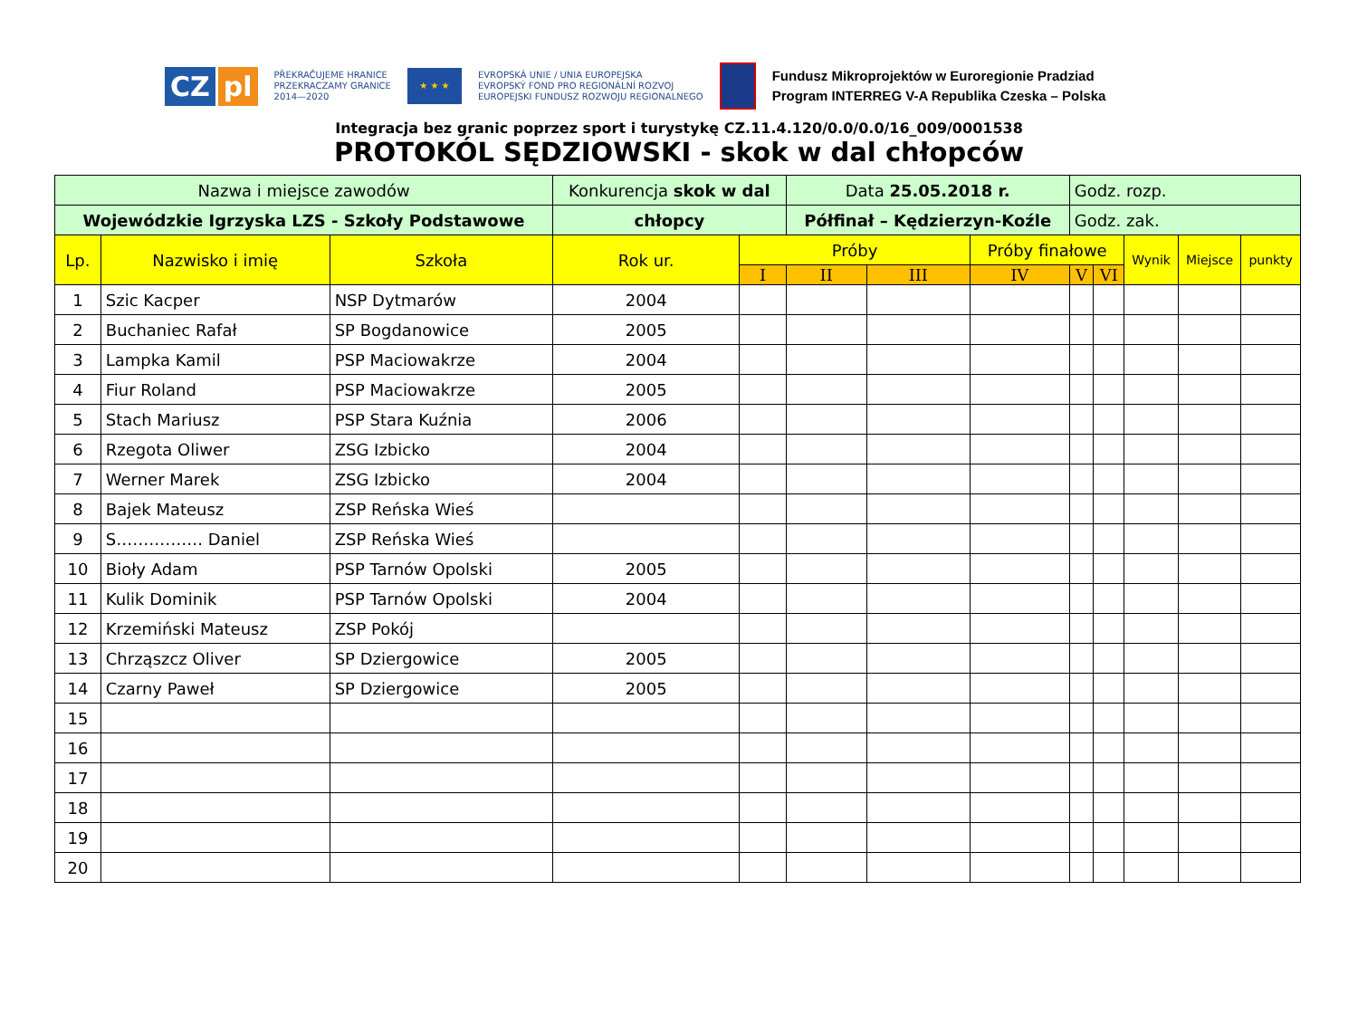CZ pl
PŘEKRAČUJEME HRANICE
PRZEKRACZAMY GRANICE
2014—2020
★ ★ ★
EVROPSKÁ UNIE / UNIA EUROPEJSKA
EVROPSKÝ FOND PRO REGIONÁLNÍ ROZVOJ
EUROPEJSKI FUNDUSZ ROZWOJU REGIONALNEGO
Fundusz Mikroprojektów w Euroregionie Pradziad
Program INTERREG V-A Republika Czeska – Polska
Integracja bez granic poprzez sport i turystykę CZ.11.4.120/0.0/0.0/16_009/0001538
PROTOKÓL SĘDZIOWSKI - skok w dal chłopców
| Nazwa i miejsce zawodów | | | Konkurencja skok w dal | | Data 25.05.2018 r. | | | Godz. rozp. | | | | |
| Wojewódzkie Igrzyska LZS - Szkoły Podstawowe | | | chłopcy | | Półfinał – Kędzierzyn-Koźle | | | Godz. zak. | | | | |
| Lp. | Nazwisko i imię | Szkoła | Rok ur. | Próby | | | Próby finałowe | | | Wynik | Miejsce | punkty |
| | | | | I | II | III | IV | V | VI | | | |
| 1 | Szic Kacper | NSP Dytmarów | 2004 | | | | | | | | | |
| 2 | Buchaniec Rafał | SP Bogdanowice | 2005 | | | | | | | | | |
| 3 | Lampka Kamil | PSP Maciowakrze | 2004 | | | | | | | | | |
| 4 | Fiur Roland | PSP Maciowakrze | 2005 | | | | | | | | | |
| 5 | Stach Mariusz | PSP Stara Kuźnia | 2006 | | | | | | | | | |
| 6 | Rzegota Oliwer | ZSG Izbicko | 2004 | | | | | | | | | |
| 7 | Werner Marek | ZSG Izbicko | 2004 | | | | | | | | | |
| 8 | Bajek Mateusz | ZSP Reńska Wieś | | | | | | | | | | |
| 9 | S……………. Daniel | ZSP Reńska Wieś | | | | | | | | | | |
| 10 | Bioły Adam | PSP Tarnów Opolski | 2005 | | | | | | | | | |
| 11 | Kulik Dominik | PSP Tarnów Opolski | 2004 | | | | | | | | | |
| 12 | Krzemiński Mateusz | ZSP Pokój | | | | | | | | | | |
| 13 | Chrząszcz Oliver | SP Dziergowice | 2005 | | | | | | | | | |
| 14 | Czarny Paweł | SP Dziergowice | 2005 | | | | | | | | | |
| 15 | | | | | | | | | | | | |
| 16 | | | | | | | | | | | | |
| 17 | | | | | | | | | | | | |
| 18 | | | | | | | | | | | | |
| 19 | | | | | | | | | | | | |
| 20 | | | | | | | | | | | | |